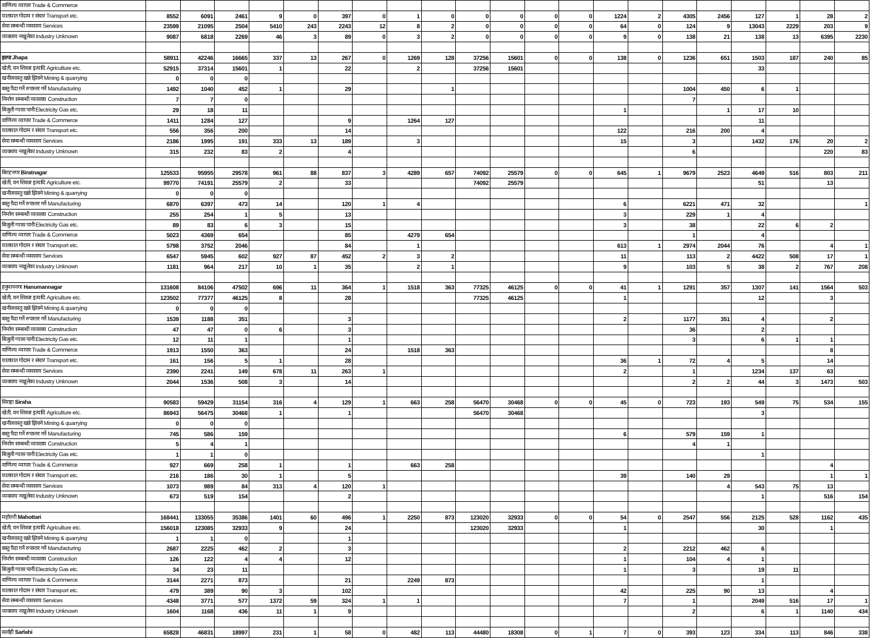| वाणिज्य व्यापार Trade & Commerce | | | | | | | | | | | | | | | | | | | | | |
| यातायात गोदाम र संचार Transport etc. | 8552 | 6091 | 2461 | 9 | 0 | 397 | 0 | 1 | 0 | 0 | 0 | 0 | 0 | 1224 | 2 | 4305 | 2456 | 127 | 1 | 28 | 2 |
| सेवा सम्बन्धी व्यवसाय Services | 23599 | 21095 | 2504 | 5410 | 243 | 2243 | 12 | 8 | 2 | 0 | 0 | 0 | 0 | 64 | 0 | 124 | 9 | 13043 | 2229 | 203 | 9 |
| व्यवसाय नखुलेका Industry Unknown | 9087 | 6818 | 2269 | 46 | 3 | 89 | 0 | 3 | 2 | 0 | 0 | 0 | 0 | 9 | 0 | 138 | 21 | 138 | 13 | 6395 | 2230 |
| झापा Jhapa | 58911 | 42246 | 16665 | 337 | 13 | 267 | 0 | 1269 | 128 | 37256 | 15601 | 0 | 0 | 138 | 0 | 1236 | 651 | 1503 | 187 | 240 | 85 |
| खेती, वन शिकार इत्यादि Agriculture etc. | 52915 | 37314 | 15601 | 1 | | 22 | | 2 | | 37256 | 15601 | | | | | | | 33 | | | |
| खनीजवस्तु खन्ने झिक्ने Mining & quarrying | 0 | 0 | 0 | | | | | | | | | | | | | | | | | | |
| बस्तु पैदा गर्ने रुपान्तर गर्ने Manufacturing | 1492 | 1040 | 452 | 1 | | 29 | | | 1 | | | | | | | 1004 | 450 | 6 | 1 | | |
| निर्माण सम्बन्धी व्यवसाय Construction | 7 | 7 | 0 | | | | | | | | | | | | | 7 | | | | | |
| बिजुली ग्यास पानी Electricity Gas etc. | 29 | 18 | 11 | | | | | | | | | | | 1 | | | 1 | 17 | 10 | | |
| वाणिज्य व्यापार Trade & Commerce | 1411 | 1284 | 127 | | | 9 | | 1264 | 127 | | | | | | | | | 11 | | | |
| यातायात गोदाम र संचार Transport etc. | 556 | 356 | 200 | | | 14 | | | | | | | | 122 | | 216 | 200 | 4 | | | |
| सेवा सम्बन्धी व्यवसाय Services | 2186 | 1995 | 191 | 333 | 13 | 189 | | 3 | | | | | | 15 | | 3 | | 1432 | 176 | 20 | 2 |
| व्यवसाय नखुलेका Industry Unknown | 315 | 232 | 83 | 2 | | 4 | | | | | | | | | | 6 | | | | 220 | 83 |
| बिराटनगर Biratnagar | 125533 | 95955 | 29578 | 961 | 88 | 837 | 3 | 4289 | 657 | 74092 | 25579 | 0 | 0 | 645 | 1 | 9679 | 2523 | 4649 | 516 | 803 | 211 |
| खेती, वन शिकार इत्यादि Agriculture etc. | 99770 | 74191 | 25579 | 2 | | 33 | | | | 74092 | 25579 | | | | | | | 51 | | 13 | |
| खनीजवस्तु खन्ने झिक्ने Mining & quarrying | 0 | 0 | 0 | | | | | | | | | | | | | | | | | | |
| बस्तु पैदा गर्ने रुपान्तर गर्ने Manufacturing | 6870 | 6397 | 473 | 14 | | 120 | 1 | 4 | | | | | | 6 | | 6221 | 471 | 32 | | | 1 |
| निर्माण सम्बन्धी व्यवसाय Construction | 255 | 254 | 1 | 5 | | 13 | | | | | | | | 3 | | 229 | 1 | 4 | | | |
| बिजुली ग्यास पानी Electricity Gas etc. | 89 | 83 | 6 | 3 | | 15 | | | | | | | | 3 | | 38 | | 22 | 6 | 2 | |
| वाणिज्य व्यापार Trade & Commerce | 5023 | 4369 | 654 | | | 85 | | 4279 | 654 | | | | | | | 1 | | 4 | | | |
| यातायात गोदाम र संचार Transport etc. | 5798 | 3752 | 2046 | | | 84 | | 1 | | | | | | 613 | 1 | 2974 | 2044 | 76 | | 4 | 1 |
| सेवा सम्बन्धी व्यवसाय Services | 6547 | 5945 | 602 | 927 | 87 | 452 | 2 | 3 | 2 | | | | | 11 | | 113 | 2 | 4422 | 508 | 17 | 1 |
| व्यवसाय नखुलेका Industry Unknown | 1181 | 964 | 217 | 10 | 1 | 35 | | 2 | 1 | | | | | 9 | | 103 | 5 | 38 | 2 | 767 | 208 |
| हनुमाननगर Hanumannagar | 131608 | 84106 | 47502 | 696 | 11 | 364 | 1 | 1518 | 363 | 77325 | 46125 | 0 | 0 | 41 | 1 | 1291 | 357 | 1307 | 141 | 1564 | 503 |
| खेती, वन शिकार इत्यादि Agriculture etc. | 123502 | 77377 | 46125 | 8 | | 28 | | | | 77325 | 46125 | | | 1 | | | | 12 | | 3 | |
| खनीजवस्तु खन्ने झिक्ने Mining & quarrying | 0 | 0 | 0 | | | | | | | | | | | | | | | | | | |
| बस्तु पैदा गर्ने रुपान्तर गर्ने Manufacturing | 1539 | 1188 | 351 | | | 3 | | | | | | | | 2 | | 1177 | 351 | 4 | | 2 | |
| निर्माण सम्बन्धी व्यवसाय Construction | 47 | 47 | 0 | 6 | | 3 | | | | | | | | | | 36 | | 2 | | | |
| बिजुली ग्यास पानी Electricity Gas etc. | 12 | 11 | 1 | | | 1 | | | | | | | | | | 3 | | 6 | 1 | 1 | |
| वाणिज्य व्यापार Trade & Commerce | 1913 | 1550 | 363 | | | 24 | | 1518 | 363 | | | | | | | | | | | 8 | |
| यातायात गोदाम र संचार Transport etc. | 161 | 156 | 5 | 1 | | 28 | | | | | | | | 36 | 1 | 72 | 4 | 5 | | 14 | |
| सेवा सम्बन्धी व्यवसाय Services | 2390 | 2241 | 149 | 678 | 11 | 263 | 1 | | | | | | | 2 | | 1 | | 1234 | 137 | 63 | |
| व्यवसाय नखुलेका Industry Unknown | 2044 | 1536 | 508 | 3 | | 14 | | | | | | | | | | 2 | 2 | 44 | 3 | 1473 | 503 |
| सिराहा Siraha | 90583 | 59429 | 31154 | 316 | 4 | 129 | 1 | 663 | 258 | 56470 | 30468 | 0 | 0 | 45 | 0 | 723 | 193 | 549 | 75 | 534 | 155 |
| खेती, वन शिकार इत्यादि Agriculture etc. | 86943 | 56475 | 30468 | 1 | | 1 | | | | 56470 | 30468 | | | | | | | 3 | | | |
| खनीजवस्तु खन्ने झिक्ने Mining & quarrying | 0 | 0 | 0 | | | | | | | | | | | | | | | | | | |
| बस्तु पैदा गर्ने रुपान्तर गर्ने Manufacturing | 745 | 586 | 159 | | | | | | | | | | | 6 | | 579 | 159 | 1 | | | |
| निर्माण सम्बन्धी व्यवसाय Construction | 5 | 4 | 1 | | | | | | | | | | | | | 4 | 1 | | | | |
| बिजुली ग्यास पानी Electricity Gas etc. | 1 | 1 | 0 | | | | | | | | | | | | | | | 1 | | | |
| वाणिज्य व्यापार Trade & Commerce | 927 | 669 | 258 | 1 | | 1 | | 663 | 258 | | | | | | | | | | | 4 | |
| यातायात गोदाम र संचार Transport etc. | 216 | 186 | 30 | 1 | | 5 | | | | | | | | 39 | | 140 | 29 | | | 1 | 1 |
| सेवा सम्बन्धी व्यवसाय Services | 1073 | 989 | 84 | 313 | 4 | 120 | 1 | | | | | | | | | | 4 | 543 | 75 | 13 | |
| व्यवसाय नखुलेका Industry Unknown | 673 | 519 | 154 | | | 2 | | | | | | | | | | | | 1 | | 516 | 154 |
| महोत्तरी Mahottari | 168441 | 133055 | 35386 | 1401 | 60 | 496 | 1 | 2250 | 873 | 123020 | 32933 | 0 | 0 | 54 | 0 | 2547 | 556 | 2125 | 528 | 1162 | 435 |
| खेती, वन शिकार इत्यादि Agriculture etc. | 156018 | 123085 | 32933 | 9 | | 24 | | | | 123020 | 32933 | | | 1 | | | | 30 | | 1 | |
| खनीजवस्तु खन्ने झिक्ने Mining & quarrying | 1 | 1 | 0 | | | 1 | | | | | | | | | | | | | | | |
| बस्तु पैदा गर्ने रुपान्तर गर्ने Manufacturing | 2687 | 2225 | 462 | 2 | | 3 | | | | | | | | 2 | | 2212 | 462 | 6 | | | |
| निर्माण सम्बन्धी व्यवसाय Construction | 126 | 122 | 4 | 4 | | 12 | | | | | | | | 1 | | 104 | 4 | 1 | | | |
| बिजुली ग्यास पानी Electricity Gas etc. | 34 | 23 | 11 | | | | | | | | | | | 1 | | 3 | | 19 | 11 | | |
| वाणिज्य व्यापार Trade & Commerce | 3144 | 2271 | 873 | | | 21 | | 2249 | 873 | | | | | | | | | 1 | | | |
| यातायात गोदाम र संचार Transport etc. | 479 | 389 | 90 | 3 | | 102 | | | | | | | | 42 | | 225 | 90 | 13 | | 4 | |
| सेवा सम्बन्धी व्यवसाय Services | 4348 | 3771 | 577 | 1372 | 59 | 324 | 1 | 1 | | | | | | 7 | | 1 | | 2049 | 516 | 17 | 1 |
| व्यवसाय नखुलेका Industry Unknown | 1604 | 1168 | 436 | 11 | 1 | 9 | | | | | | | | | | 2 | | 6 | 1 | 1140 | 434 |
| सर्लाही Sarlahi | 65828 | 46831 | 18997 | 231 | 1 | 58 | 0 | 482 | 113 | 44480 | 18308 | 0 | 1 | 7 | 0 | 393 | 123 | 334 | 113 | 846 | 338 |